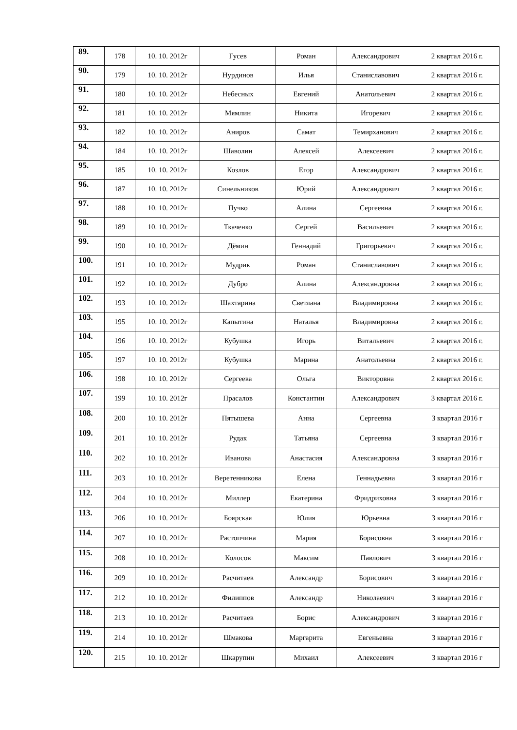| 89. | 178 | 10. 10. 2012г | Гусев | Роман | Александрович | 2 квартал 2016 г. |
| 90. | 179 | 10. 10. 2012г | Нурдинов | Илья | Станиславович | 2 квартал 2016 г. |
| 91. | 180 | 10. 10. 2012г | Небесных | Евгений | Анатольевич | 2 квартал 2016 г. |
| 92. | 181 | 10. 10. 2012г | Мямлин | Никита | Игоревич | 2 квартал 2016 г. |
| 93. | 182 | 10. 10. 2012г | Аниров | Самат | Темирханович | 2 квартал 2016 г. |
| 94. | 184 | 10. 10. 2012г | Шаволин | Алексей | Алексеевич | 2 квартал 2016 г. |
| 95. | 185 | 10. 10. 2012г | Козлов | Егор | Александрович | 2 квартал 2016 г. |
| 96. | 187 | 10. 10. 2012г | Синельников | Юрий | Александрович | 2 квартал 2016 г. |
| 97. | 188 | 10. 10. 2012г | Пучко | Алина | Сергеевна | 2 квартал 2016 г. |
| 98. | 189 | 10. 10. 2012г | Ткаченко | Сергей | Васильевич | 2 квартал 2016 г. |
| 99. | 190 | 10. 10. 2012г | Дёмин | Геннадий | Григорьевич | 2 квартал 2016 г. |
| 100. | 191 | 10. 10. 2012г | Мудрик | Роман | Станиславович | 2 квартал 2016 г. |
| 101. | 192 | 10. 10. 2012г | Дубро | Алина | Александровна | 2 квартал 2016 г. |
| 102. | 193 | 10. 10. 2012г | Шахтарина | Светлана | Владимировна | 2 квартал 2016 г. |
| 103. | 195 | 10. 10. 2012г | Капытина | Наталья | Владимировна | 2 квартал 2016 г. |
| 104. | 196 | 10. 10. 2012г | Кубушка | Игорь | Витальевич | 2 квартал 2016 г. |
| 105. | 197 | 10. 10. 2012г | Кубушка | Марина | Анатольевна | 2 квартал 2016 г. |
| 106. | 198 | 10. 10. 2012г | Сергеева | Ольга | Викторовна | 2 квартал 2016 г. |
| 107. | 199 | 10. 10. 2012г | Прасалов | Константин | Александрович | 3 квартал 2016 г. |
| 108. | 200 | 10. 10. 2012г | Пятышева | Анна | Сергеевна | 3 квартал 2016 г |
| 109. | 201 | 10. 10. 2012г | Рудак | Татьяна | Сергеевна | 3 квартал 2016 г |
| 110. | 202 | 10. 10. 2012г | Иванова | Анастасия | Александровна | 3 квартал 2016 г |
| 111. | 203 | 10. 10. 2012г | Веретенникова | Елена | Геннадьевна | 3 квартал 2016 г |
| 112. | 204 | 10. 10. 2012г | Миллер | Екатерина | Фридриховна | 3 квартал 2016 г |
| 113. | 206 | 10. 10. 2012г | Боярская | Юлия | Юрьевна | 3 квартал 2016 г |
| 114. | 207 | 10. 10. 2012г | Растопчина | Мария | Борисовна | 3 квартал 2016 г |
| 115. | 208 | 10. 10. 2012г | Колосов | Максим | Павлович | 3 квартал 2016 г |
| 116. | 209 | 10. 10. 2012г | Расчитаев | Александр | Борисович | 3 квартал 2016 г |
| 117. | 212 | 10. 10. 2012г | Филиппов | Александр | Николаевич | 3 квартал 2016 г |
| 118. | 213 | 10. 10. 2012г | Расчитаев | Борис | Александрович | 3 квартал 2016 г |
| 119. | 214 | 10. 10. 2012г | Шмакова | Маргарита | Евгеньевна | 3 квартал 2016 г |
| 120. | 215 | 10. 10. 2012г | Шкарупин | Михаил | Алексеевич | 3 квартал 2016 г |